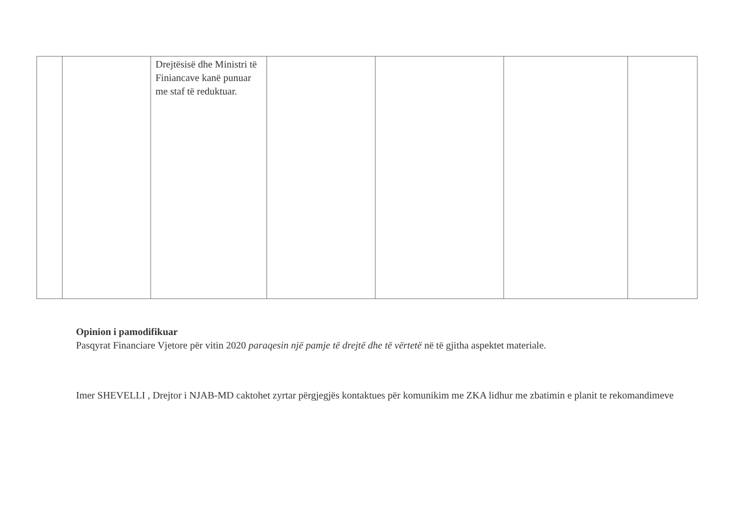| | | Drejtësisë dhe Ministri të Finiancave kanë punuar me staf të reduktuar. | | | | |
Opinion i pamodifikuar
Pasqyrat Financiare Vjetore për vitin 2020 paraqesin një pamje të drejtë dhe të vërtetë në të gjitha aspektet materiale.
Imer SHEVELLI , Drejtor i NJAB-MD caktohet zyrtar përgjegjës kontaktues për komunikim me ZKA lidhur me zbatimin e planit te rekomandimeve